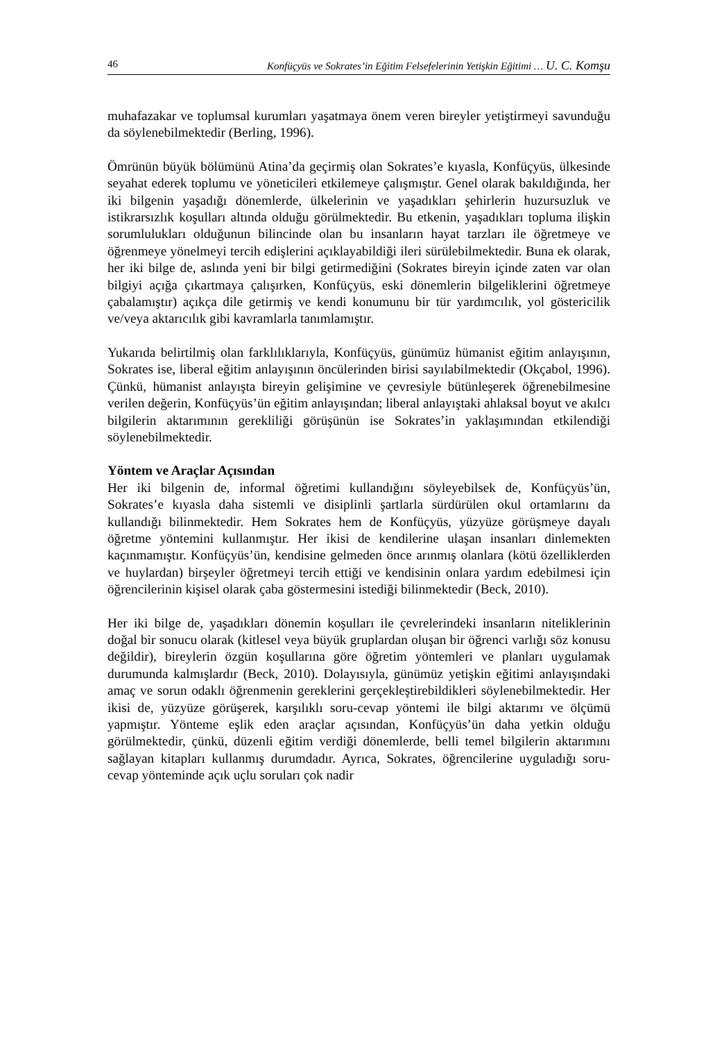46 Konfüçyüs ve Sokrates’in Eğitim Felsefelerinin Yetişkin Eğitimi … U. C. Komşu
muhafazakar ve toplumsal kurumları yaşatmaya önem veren bireyler yetiştirmeyi savunduğu da söylenebilmektedir (Berling, 1996).
Ömrünün büyük bölümünü Atina’da geçirmiş olan Sokrates’e kıyasla, Konfüçyüs, ülkesinde seyahat ederek toplumu ve yöneticileri etkilemeye çalışmıştır. Genel olarak bakıldığında, her iki bilgenin yaşadığı dönemlerde, ülkelerinin ve yaşadıkları şehirlerin huzursuzluk ve istikrarsızlık koşulları altında olduğu görülmektedir. Bu etkenin, yaşadıkları topluma ilişkin sorumlulukları olduğunun bilincinde olan bu insanların hayat tarzları ile öğretmeye ve öğrenmeye yönelmeyi tercih edişlerini açıklayabildiği ileri sürülebilmektedir. Buna ek olarak, her iki bilge de, aslında yeni bir bilgi getirmediğini (Sokrates bireyin içinde zaten var olan bilgiyi açığa çıkartmaya çalışırken, Konfüçyüs, eski dönemlerin bilgeliklerini öğretmeye çabalamıştır) açıkça dile getirmiş ve kendi konumunu bir tür yardımcılık, yol göstericilik ve/veya aktarıcılık gibi kavramlarla tanımlamıştır.
Yukarıda belirtilmiş olan farklılıklarıyla, Konfüçyüs, günümüz hümanist eğitim anlayışının, Sokrates ise, liberal eğitim anlayışının öncülerinden birisi sayılabilmektedir (Okçabol, 1996). Çünkü, hümanist anlayışta bireyin gelişimine ve çevresiyle bütünleşerek öğrenebilmesine verilen değerin, Konfüçyüs’ün eğitim anlayışından; liberal anlayıştaki ahlaksal boyut ve akılcı bilgilerin aktarımının gerekliliği görüşünün ise Sokrates’in yaklaşımından etkilendiği söylenebilmektedir.
Yöntem ve Araçlar Açısından
Her iki bilgenin de, informal öğretimi kullandığını söyleyebilsek de, Konfüçyüs’ün, Sokrates’e kıyasla daha sistemli ve disiplinli şartlarla sürdürülen okul ortamlarını da kullandığı bilinmektedir. Hem Sokrates hem de Konfüçyüs, yüzyüze görüşmeye dayalı öğretme yöntemini kullanmıştır. Her ikisi de kendilerine ulaşan insanları dinlemekten kaçınmamıştır. Konfüçyüs’ün, kendisine gelmeden önce arınmış olanlara (kötü özelliklerden ve huylardan) birşeyler öğretmeyi tercih ettiği ve kendisinin onlara yardım edebilmesi için öğrencilerinin kişisel olarak çaba göstermesini istediği bilinmektedir (Beck, 2010).
Her iki bilge de, yaşadıkları dönemin koşulları ile çevrelerindeki insanların niteliklerinin doğal bir sonucu olarak (kitlesel veya büyük gruplardan oluşan bir öğrenci varlığı söz konusu değildir), bireylerin özgün koşullarına göre öğretim yöntemleri ve planları uygulamak durumunda kalmışlardır (Beck, 2010). Dolayısıyla, günümüz yetişkin eğitimi anlayışındaki amaç ve sorun odaklı öğrenmenin gereklerini gerçekleştirebildikleri söylenebilmektedir. Her ikisi de, yüzyüze görüşerek, karşılıklı soru-cevap yöntemi ile bilgi aktarımı ve ölçümü yapmıştır. Yönteme eşlik eden araçlar açısından, Konfüçyüs’ün daha yetkin olduğu görülmektedir, çünkü, düzenli eğitim verdiği dönemlerde, belli temel bilgilerin aktarımını sağlayan kitapları kullanmış durumdadır. Ayrıca, Sokrates, öğrencilerine uyguladığı soru-cevap yönteminde açık uçlu soruları çok nadir